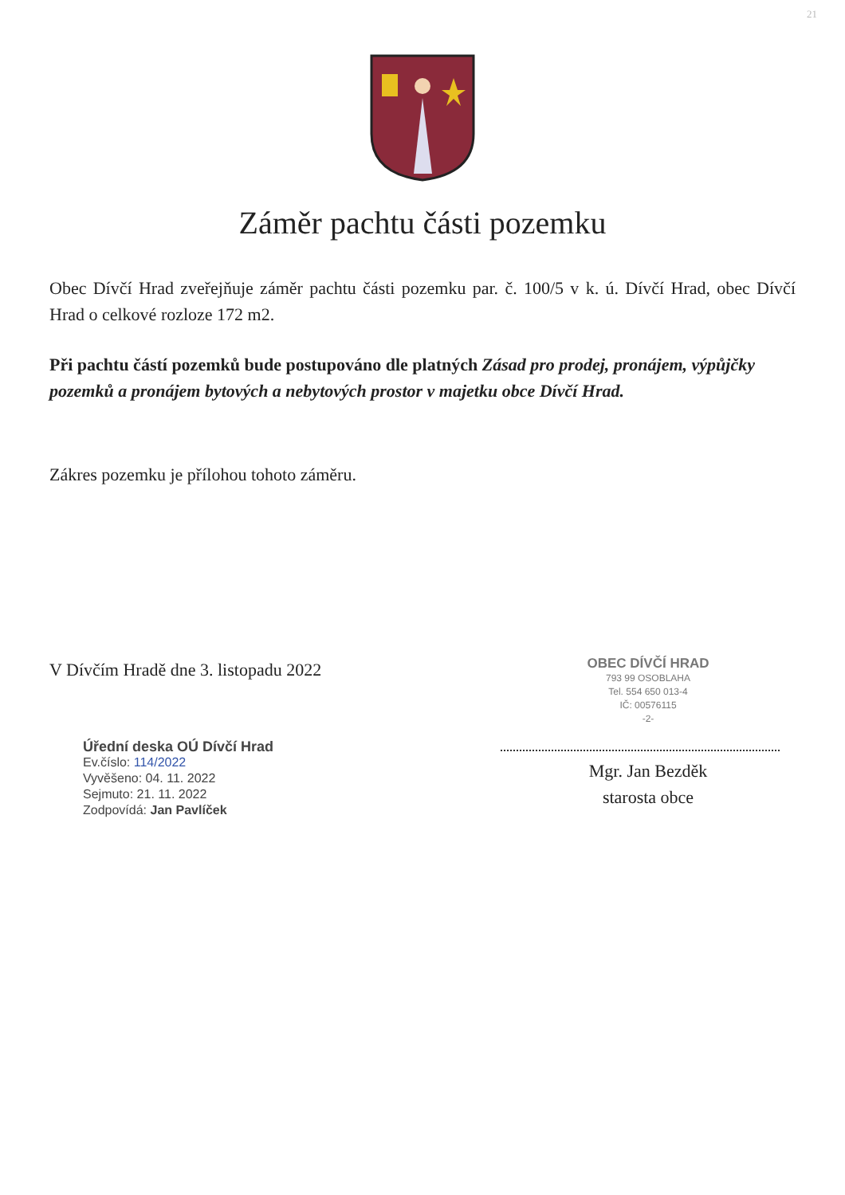21
Záměr pachtu části pozemku
Obec Dívčí Hrad zveřejňuje záměr pachtu části pozemku par. č. 100/5 v k. ú. Dívčí Hrad, obec Dívčí Hrad o celkové rozloze 172 m2.
Při pachtu částí pozemků bude postupováno dle platných Zásad pro prodej, pronájem, výpůjčky pozemků a pronájem bytových a nebytových prostor v majetku obce Dívčí Hrad.
Zákres pozemku je přílohou tohoto záměru.
V Dívčím Hradě dne 3. listopadu 2022
Úřední deska OÚ Dívčí Hrad
Ev.číslo: 114/2022
Vyvěšeno: 04. 11. 2022
Sejmuto: 21. 11. 2022
Zodpovídá: Jan Pavlíček
OBEC DÍVČÍ HRAD
793 99 OSOBLAHA
Tel. 554 650 013-4
IČ: 00576115
-2-
Mgr. Jan Bezděk
starosta obce